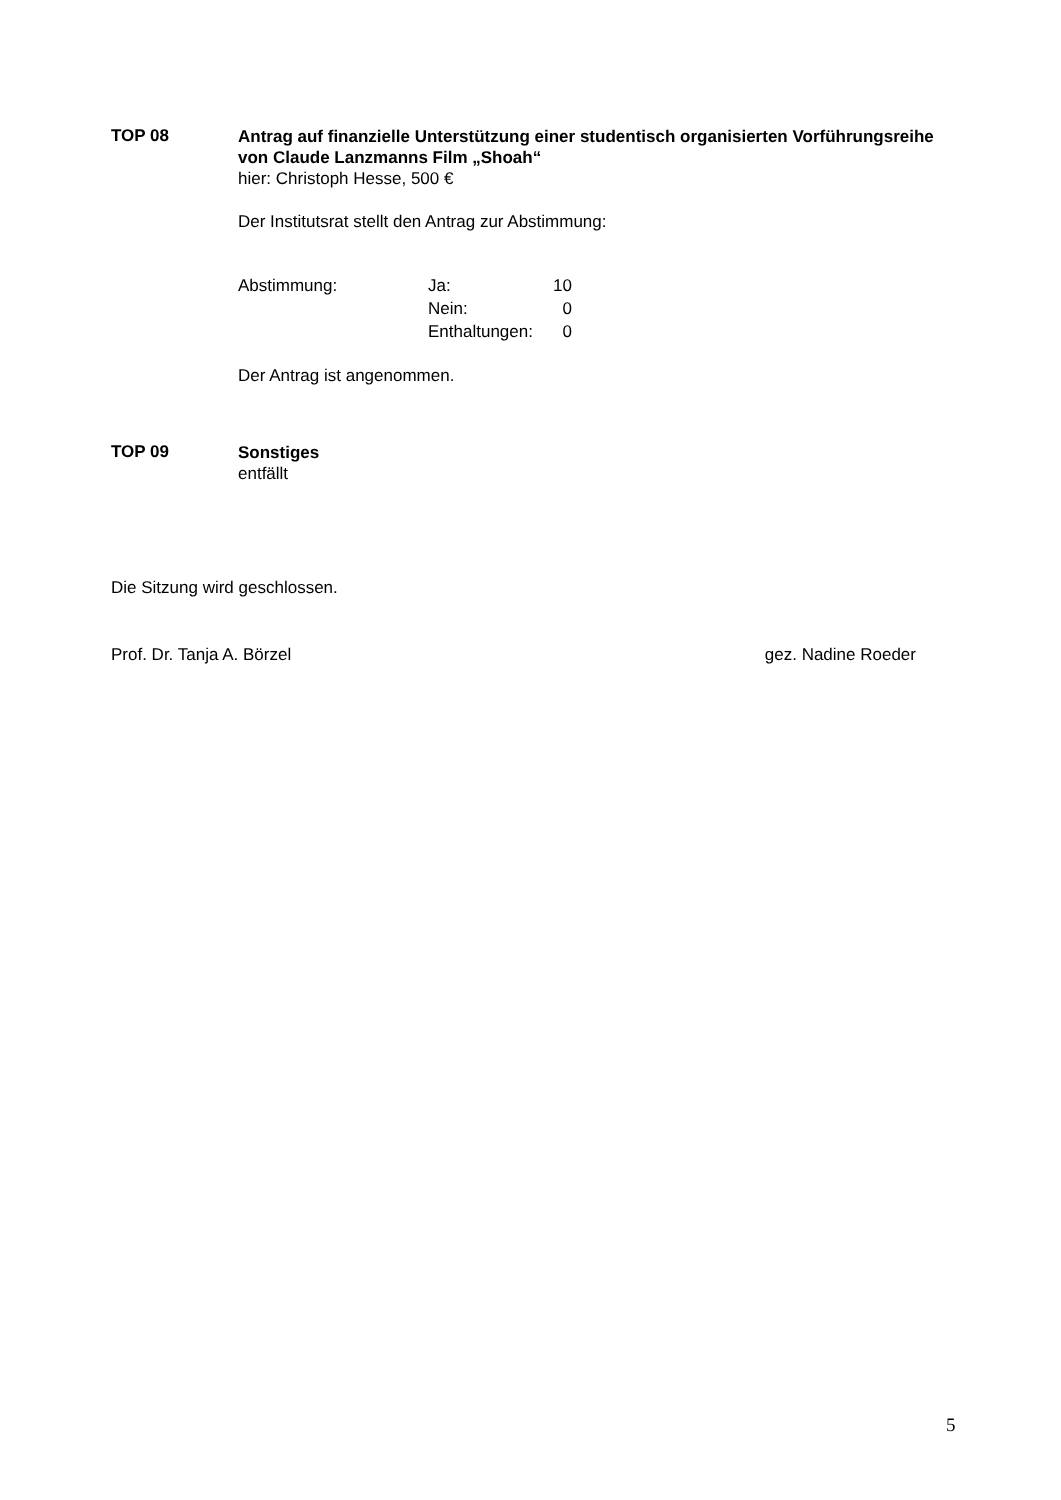TOP 08
Antrag auf finanzielle Unterstützung einer studentisch organisierten Vorführungsreihe von Claude Lanzmanns Film „Shoah“
hier: Christoph Hesse, 500 €
Der Institutsrat stellt den Antrag zur Abstimmung:
| Abstimmung: | Ja: | 10 |
| | Nein: | 0 |
| | Enthaltungen: | 0 |
Der Antrag ist angenommen.
TOP 09
Sonstiges
entfällt
Die Sitzung wird geschlossen.
Prof. Dr. Tanja A. Börzel gez. Nadine Roeder
5